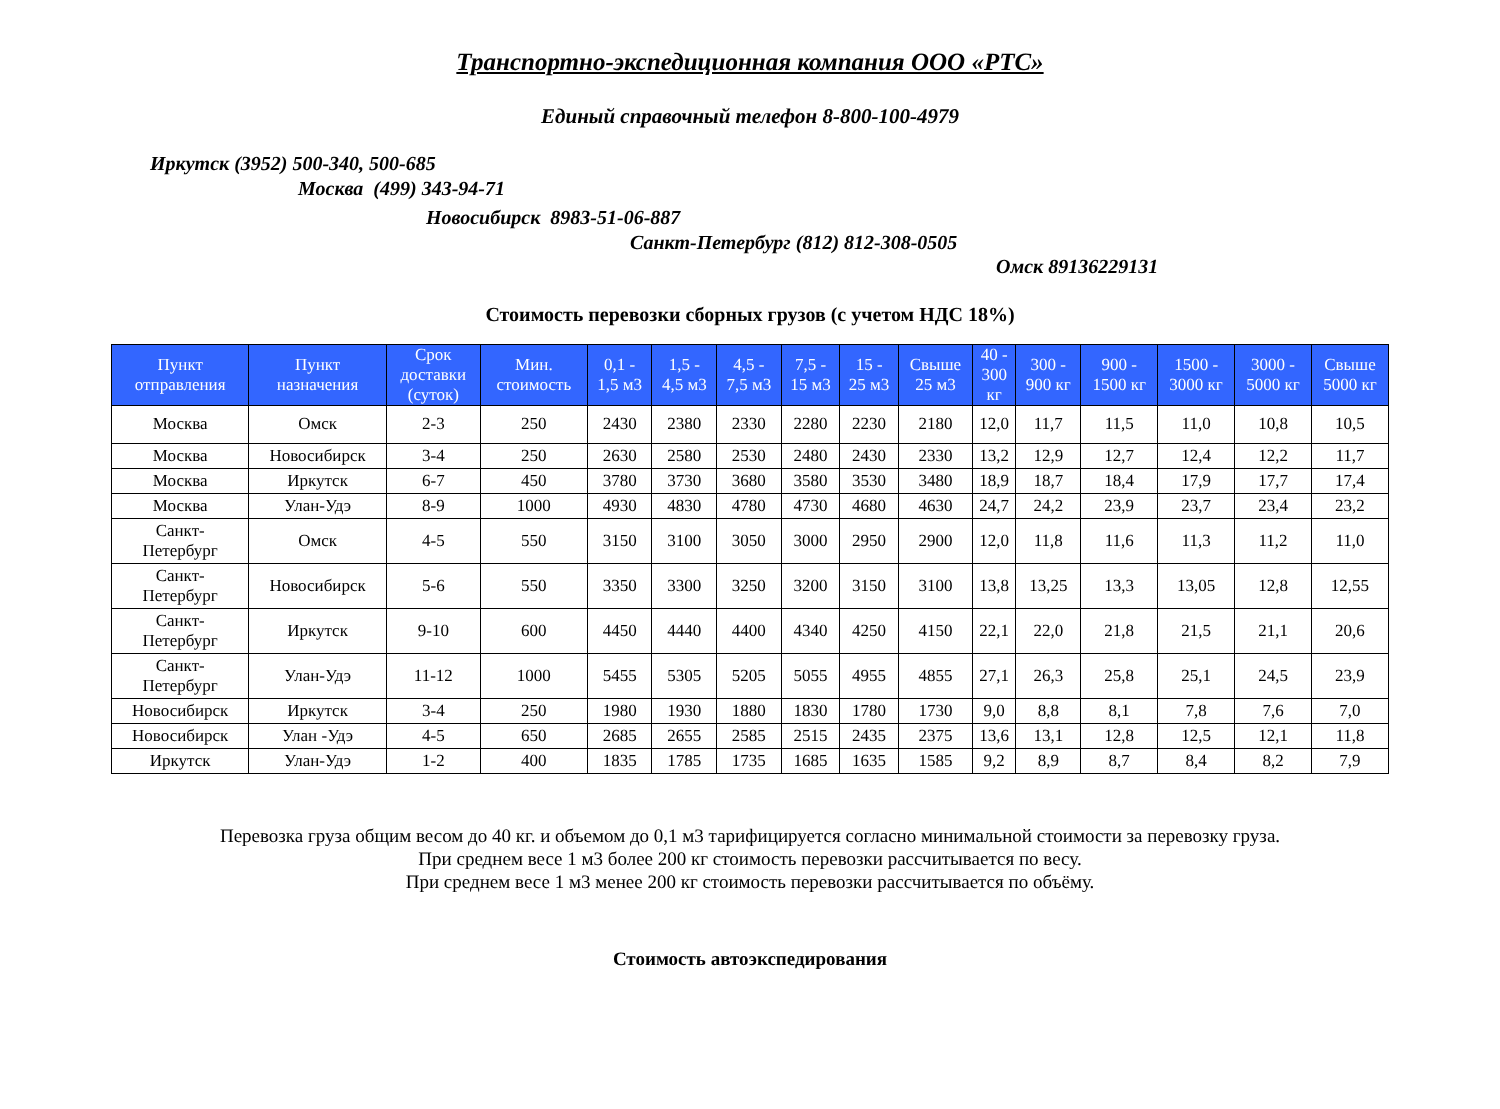Транспортно-экспедиционная компания ООО «РТС»
Единый справочный телефон 8-800-100-4979
Иркутск (3952) 500-340, 500-685
Москва (499) 343-94-71
Новосибирск 8983-51-06-887
Санкт-Петербург (812) 812-308-0505
Омск 89136229131
Стоимость перевозки сборных грузов (с учетом НДС 18%)
| Пункт отправления | Пункт назначения | Срок доставки (суток) | Мин. стоимость | 0,1 - 1,5 м3 | 1,5 - 4,5 м3 | 4,5 - 7,5 м3 | 7,5 - 15 м3 | 15 - 25 м3 | Свыше 25 м3 | 40 - 300 кг | 300 - 900 кг | 900 - 1500 кг | 1500 - 3000 кг | 3000 - 5000 кг | Свыше 5000 кг |
| --- | --- | --- | --- | --- | --- | --- | --- | --- | --- | --- | --- | --- | --- | --- | --- |
| Москва | Омск | 2-3 | 250 | 2430 | 2380 | 2330 | 2280 | 2230 | 2180 | 12,0 | 11,7 | 11,5 | 11,0 | 10,8 | 10,5 |
| Москва | Новосибирск | 3-4 | 250 | 2630 | 2580 | 2530 | 2480 | 2430 | 2330 | 13,2 | 12,9 | 12,7 | 12,4 | 12,2 | 11,7 |
| Москва | Иркутск | 6-7 | 450 | 3780 | 3730 | 3680 | 3580 | 3530 | 3480 | 18,9 | 18,7 | 18,4 | 17,9 | 17,7 | 17,4 |
| Москва | Улан-Удэ | 8-9 | 1000 | 4930 | 4830 | 4780 | 4730 | 4680 | 4630 | 24,7 | 24,2 | 23,9 | 23,7 | 23,4 | 23,2 |
| Санкт- Петербург | Омск | 4-5 | 550 | 3150 | 3100 | 3050 | 3000 | 2950 | 2900 | 12,0 | 11,8 | 11,6 | 11,3 | 11,2 | 11,0 |
| Санкт- Петербург | Новосибирск | 5-6 | 550 | 3350 | 3300 | 3250 | 3200 | 3150 | 3100 | 13,8 | 13,25 | 13,3 | 13,05 | 12,8 | 12,55 |
| Санкт- Петербург | Иркутск | 9-10 | 600 | 4450 | 4440 | 4400 | 4340 | 4250 | 4150 | 22,1 | 22,0 | 21,8 | 21,5 | 21,1 | 20,6 |
| Санкт- Петербург | Улан-Удэ | 11-12 | 1000 | 5455 | 5305 | 5205 | 5055 | 4955 | 4855 | 27,1 | 26,3 | 25,8 | 25,1 | 24,5 | 23,9 |
| Новосибирск | Иркутск | 3-4 | 250 | 1980 | 1930 | 1880 | 1830 | 1780 | 1730 | 9,0 | 8,8 | 8,1 | 7,8 | 7,6 | 7,0 |
| Новосибирск | Улан -Удэ | 4-5 | 650 | 2685 | 2655 | 2585 | 2515 | 2435 | 2375 | 13,6 | 13,1 | 12,8 | 12,5 | 12,1 | 11,8 |
| Иркутск | Улан-Удэ | 1-2 | 400 | 1835 | 1785 | 1735 | 1685 | 1635 | 1585 | 9,2 | 8,9 | 8,7 | 8,4 | 8,2 | 7,9 |
Перевозка груза общим весом до 40 кг. и объемом до 0,1 м3 тарифицируется согласно минимальной стоимости за перевозку груза.
При среднем весе 1 м3 более 200 кг стоимость перевозки рассчитывается по весу.
При среднем весе 1 м3 менее 200 кг стоимость перевозки рассчитывается по объёму.
Стоимость автоэкспедирования